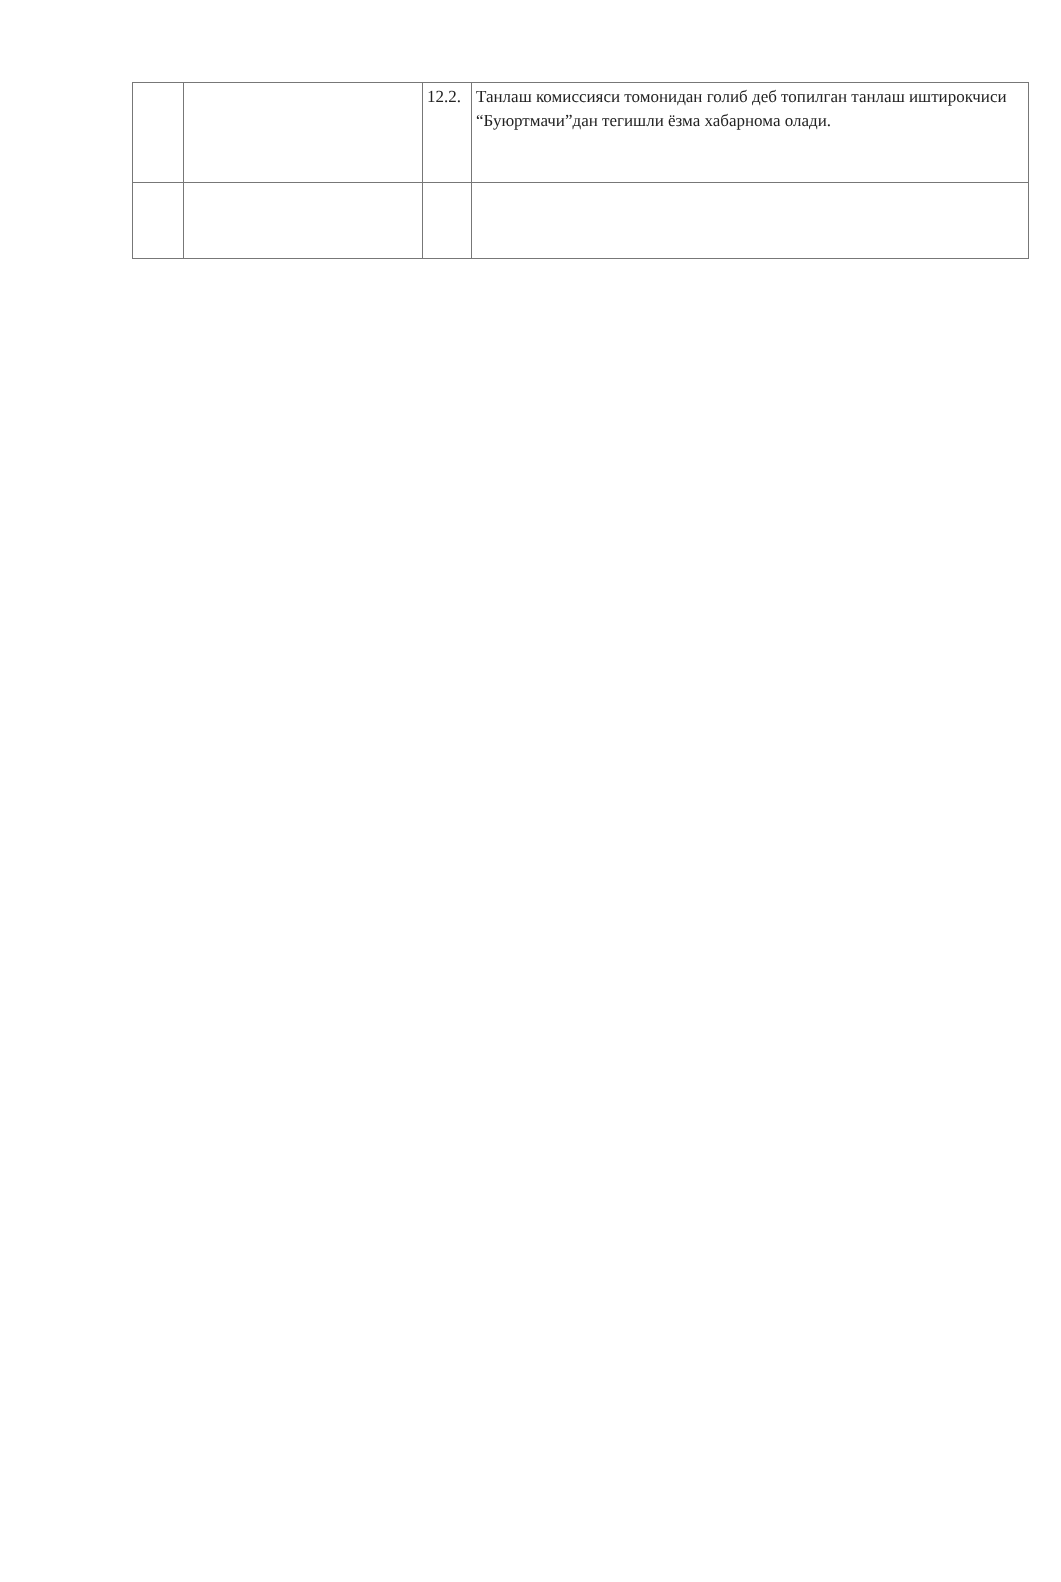| | | 12.2. | Танлаш комиссияси томонидан голиб деб топилган танлаш иштирокчиси “Буюртмачи”дан тегишли ёзма хабарнома олади. |